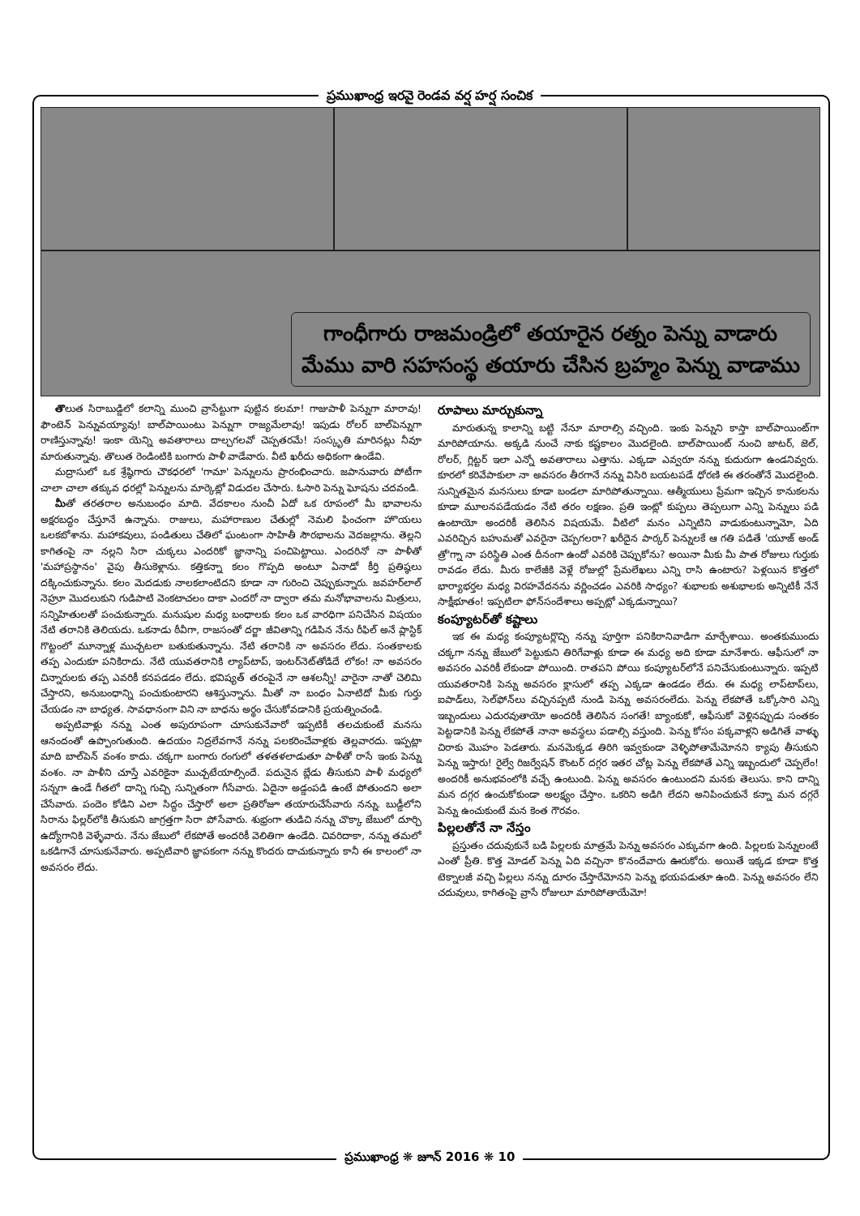ప్రముఖాంధ్ర ఇరవై రెండవ వర్ష హర్ష సంచిక
గాంధీగారు రాజమండ్రిలో తయారైన రత్నం పెన్ను వాడారు
మేము వారి సహసంస్థ తయారు చేసిన బ్రహ్మం పెన్ను వాడాము
తొలుత సిరాబుడ్డిలో కలాన్ని ముంచి వ్రాసేట్టుగా పుట్టిన కలమా! గాజుపాళీ పెన్నుగా మారావు! ఫౌంటెన్ పెన్నువయ్యావు! బాల్‌పాయింటు పెన్నుగా రాజ్యమేలావు! ఇపుడు రోలర్ బాల్‌పెన్నుగా రాణిస్తున్నావు! ఇంకా యెన్ని అవతారాలు దాల్చగలవో చెప్పతరమే! సంస్కృతి మారినట్లు నీవూ మారుతున్నావు. తొలుత రెండింటికి బంగారు పాళీ వాడేవారు. వీటి ఖరీదు అధికంగా ఉండేవి.
మద్రాసులో ఒక శ్రేష్ఠిగారు చౌకధరలో 'గామా' పెన్నులను ప్రారంభించారు. జపానువారు పోటీగా చాలా చాలా తక్కువ ధరల్లో పెన్నులను మార్కెట్లో విడుదల చేసారు. ఓసారి పెన్ను ఘోషను చదవండి.
మీతో తరతరాల అనుబంధం మాది. వేదకాలం నుంచీ ఏదో ఒక రూపంలో మీ భావాలను అక్షరబద్ధం చేస్తూనే ఉన్నాను. రాజులు, మహారాణుల చేతుల్లో నెమలి ఫించంగా హొయలు ఒలకబోశాను. మహాకవులు, పండితులు చేతిలో ఘంటంగా సాహితీ సౌరభాలను వెదజల్లాను. తెల్లని కాగితంపై నా నల్లని సిరా చుక్కలు ఎందరికో జ్ఞానాన్ని పంచిపెట్టాయి. ఎందరినో నా పాళీతో 'మహాప్రస్థానం' వైపు తీసుకెళ్లాను. కత్తికన్నా కలం గొప్పది అంటూ ఏనాడో కీర్తి ప్రతిష్ఠలు దక్కించుకున్నాను. కలం మెదడుకు నాలకలాంటిదని కూడా నా గురించి చెప్పుకున్నారు. జవహర్‌లాల్ నెహ్రూ మొదలుకుని గుడిపాటి వెంకటాచలం దాకా ఎందరో నా ద్వారా తమ మనోభావాలను మిత్రులు, సన్నిహితులతో పంచుకున్నారు. మనుషుల మధ్య బంధాలకు కలం ఒక వారధిగా పనిచేసిన విషయం నేటి తరానికి తెలియదు. ఒకనాడు ఠీవీగా, రాజసంతో దర్జా జీవితాన్ని గడిపిన నేను రీఫిల్ అనే ప్లాస్టిక్ గొట్టంలో మూన్నాళ్ల ముచ్చటలా బతుకుతున్నాను. నేటి తరానికి నా అవసరం లేదు. సంతకాలకు తప్ప ఎందుకూ పనికిరాదు. నేటి యువతరానికి ల్యాప్‌టాప్, ఇంటర్‌నెట్‌తోడిదే లోకం! నా అవసరం చిన్నారులకు తప్ప ఎవరికీ కనపడడం లేదు. భవిష్యత్ తరంపైనే నా ఆశలన్నీ! వారైనా నాతో చెలిమి చేస్తారని, అనుబంధాన్ని పంచుకుంటారని ఆశిస్తున్నాను. మీతో నా బంధం ఏనాటిదో మీకు గుర్తు చేయడం నా బాధ్యత. సావధానంగా విని నా బాధను అర్థం చేసుకోవడానికి ప్రయత్నించండి.
అప్పటివాళ్లు నన్ను ఎంత అపురూపంగా చూసుకునేవారో ఇప్పటికీ తలచుకుంటే మనసు ఆనందంతో ఉప్పొంగుతుంది. ఉదయం నిద్రలేవగానే నన్ను పలకరించేవాళ్లకు తెల్లవారదు. ఇప్పట్లా మాది బాల్‌పెన్ వంశం కాదు. చక్కగా బంగారు రంగులో తళతళలాడుతూ పాళీతో రాసే ఇంకు పెన్ను వంశం. నా పాళీని చూస్తే ఎవరికైనా ముచ్చటేయాల్సిందే. పదునైన బ్లేడు తీసుకుని పాళీ మధ్యలో సన్నగా ఉండే గీతలో దాన్ని గుచ్చి సున్నితంగా గీసేవారు. ఏదైనా అడ్డంపడి ఉంటే పోతుందని అలా చేసేవారు. పందెం కోడిని ఎలా సిద్ధం చేస్తారో అలా ప్రతిరోజూ తయారుచేసేవారు నన్ను. బుడ్డీలోని సిరాను ఫిల్లర్‌లోకి తీసుకుని జాగ్రత్తగా సిరా పోసేవారు. శుభ్రంగా తుడిచి నన్ను చొక్కా జేబులో దూర్చి ఉద్యోగానికి వెళ్ళేవారు. నేను జేబులో లేకపోతే అందరికీ వెలితిగా ఉండేది. చివరిదాకా, నన్ను తమలో ఒకడిగానే చూసుకునేవారు. అప్పటివారి జ్ఞాపకంగా నన్ను కొందరు దాచుకున్నారు కానీ ఈ కాలంలో నా అవసరం లేదు.
రూపాలు మార్చుకున్నా
మారుతున్న కాలాన్ని బట్టి నేనూ మారాల్సి వచ్చింది. ఇంకు పెన్నుని కాస్తా బాల్‌పాయింట్‌గా మారిపోయాను. అక్కడి నుంచే నాకు కష్టకాలం మొదలైంది. బాల్‌పాయింట్ నుంచి జాటర్, జెల్, రోలర్, గ్లిట్టర్ ఇలా ఎన్నో అవతారాలు ఎత్తాను. ఎక్కడా ఎవ్వరూ నన్ను కుదురుగా ఉండనివ్వరు. కూరలో కరివేపాకులా నా అవసరం తీరగానే నన్ను విసిరి బయటపడే ధోరణి ఈ తరంతోనే మొదలైంది. సున్నితమైన మనసులు కూడా బండలా మారిపోతున్నాయి. ఆత్మీయులు ప్రేమగా ఇచ్చిన కానుకలను కూడా మూలనపడేయడం నేటి తరం లక్షణం. ప్రతి ఇంట్లో కుప్పలు తెప్పలుగా ఎన్ని పెన్నులు పడి ఉంటాయో అందరికీ తెలిసిన విషయమే. వీటిలో మనం ఎన్నిటిని వాడుకుంటున్నామో, ఏది ఎవరిచ్చిన బహుమతో ఎవరైనా చెప్పగలరా? ఖరీదైన పార్కర్ పెన్నులకే ఆ గతి పడితే 'యూజ్ అండ్ త్రో'గ్నా నా పరిస్థితి ఎంత దీనంగా ఉందో ఎవరికి చెప్పుకోను? అయినా మీకు మీ పాత రోజులు గుర్తుకు రావడం లేదు. మీరు కాలేజీకి వెళ్లే రోజుల్లో ప్రేమలేఖలు ఎన్ని రాసి ఉంటారు? పెళ్లయిన కొత్తలో భార్యాభర్తల మధ్య విరహవేదనను వర్ణించడం ఎవరికి సాధ్యం? శుభాలకు అశుభాలకు అన్నిటికీ నేనే సాక్షీభూతం! ఇప్పటిలా ఫోన్‌సందేశాలు అప్పట్లో ఎక్కడున్నాయి?
కంప్యూటర్‌తో కష్టాలు
ఇక ఈ మధ్య కంప్యూటర్లొచ్చి నన్ను పూర్తిగా పనికిరానివాడిగా మార్చేశాయి. అంతకుముందు చక్కగా నన్ను జేబులో పెట్టుకుని తిరిగేవాళ్లు కూడా ఈ మధ్య అది కూడా మానేశారు. ఆఫీసులో నా అవసరం ఎవరికీ లేకుండా పోయింది. రాతపని పోయి కంప్యూటర్‌లోనే పనిచేసుకుంటున్నారు. ఇప్పటి యువతరానికి పెన్ను అవసరం క్లాసులో తప్ప ఎక్కడా ఉండడం లేదు. ఈ మధ్య లాప్‌టాప్‌లు, ఐపాడ్‌లు, సెల్‌ఫోన్‌లు వచ్చినప్పటి నుండి పెన్ను అవసరంలేదు. పెన్ను లేకపోతే ఒక్కోసారి ఎన్ని ఇబ్బందులు ఎదురవుతాయో అందరికీ తెలిసిన సంగతే! బ్యాంకుకో, ఆఫీసుకో వెళ్లినప్పుడు సంతకం పెట్టడానికి పెన్ను లేకపోతే నానా అవస్థలు పడాల్సి వస్తుంది. పెన్ను కోసం పక్కవాళ్లని అడిగితే వాళ్ళు చిరాకు మొహం పెడతారు. మనమెక్కడ తిరిగి ఇవ్వకుండా వెళ్ళిపోతామేమోనని క్యాపు తీసుకుని పెన్ను ఇస్తారు! రైల్వే రిజర్వేషన్ కౌంటర్ దగ్గర ఇతర చోట్ల పెన్ను లేకపోతే ఎన్ని ఇబ్బందులో చెప్పలేం! అందరికీ అనుభవంలోకి వచ్చే ఉంటుంది. పెన్ను అవసరం ఉంటుందని మనకు తెలుసు. కాని దాన్ని మన దగ్గర ఉంచుకోకుండా అలక్ష్యం చేస్తాం. ఒకరిని అడిగి లేదని అనిపించుకునే కన్నా మన దగ్గరే పెన్ను ఉంచుకుంటే మన కెంత గౌరవం.
పిల్లలతోనే నా నేస్తం
ప్రస్తుతం చదువుకునే బడి పిల్లలకు మాత్రమే పెన్ను అవసరం ఎక్కువగా ఉంది. పిల్లలకు పెన్నులంటే ఎంతో ప్రీతి. కొత్త మోడల్ పెన్ను ఏది వచ్చినా కొనందేవారు ఊరుకోరు. అయితే ఇక్కడ కూడా కొత్త టెక్నాలజీ వచ్చి పిల్లలు నన్ను దూరం చేస్తారేమోనని పెన్ను భయపడుతూ ఉంది. పెన్ను అవసరం లేని చదువులు, కాగితంపై వ్రాసే రోజులూ మారిపోతాయేమో!
ప్రముఖాంధ్ర ❋ జూన్ 2016 ❋ 10